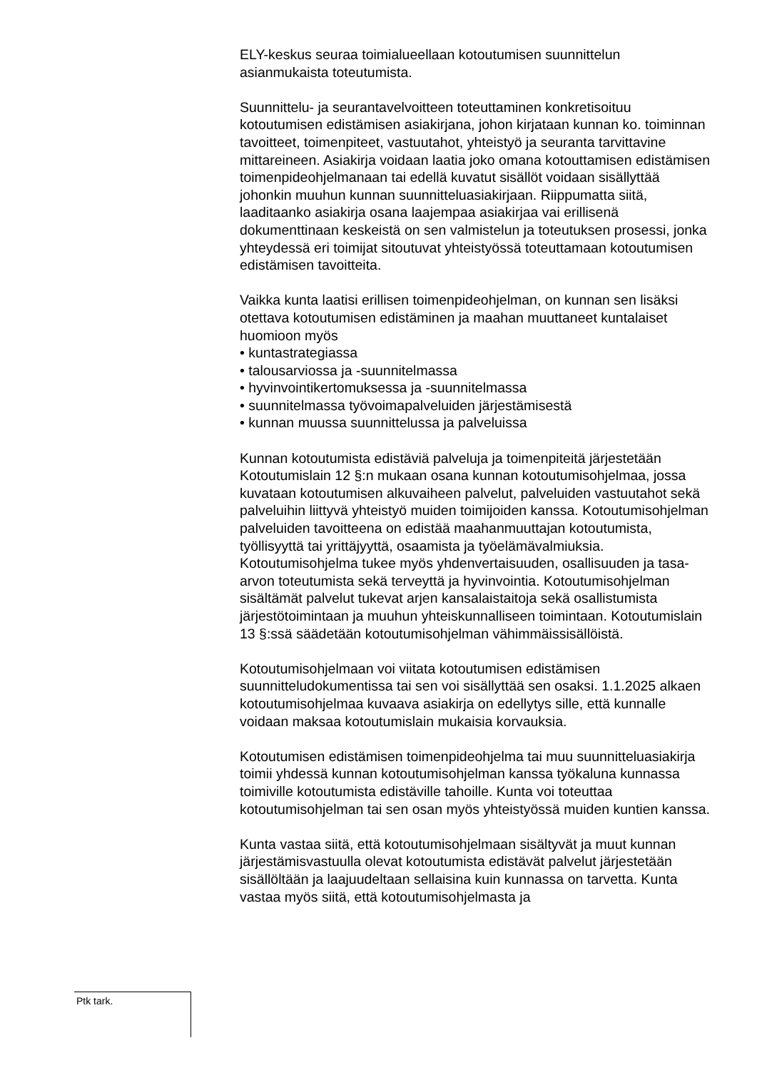ELY-keskus seuraa toimialueellaan kotoutumisen suunnittelun asianmukaista toteutumista.
Suunnittelu- ja seurantavelvoitteen toteuttaminen konkretisoituu kotoutumisen edistämisen asiakirjana, johon kirjataan kunnan ko. toiminnan tavoitteet, toimenpiteet, vastuutahot, yhteistyö ja seuranta tarvittavine mittareineen. Asiakirja voidaan laatia joko omana kotouttamisen edistämisen toimenpideohjelmanaan tai edellä kuvatut sisällöt voidaan sisällyttää johonkin muuhun kunnan suunnitteluasiakirjaan. Riippumatta siitä, laaditaanko asiakirja osana laajempaa asiakirjaa vai erillisenä dokumenttinaan keskeistä on sen valmistelun ja toteutuksen prosessi, jonka yhteydessä eri toimijat sitoutuvat yhteistyössä toteuttamaan kotoutumisen edistämisen tavoitteita.
Vaikka kunta laatisi erillisen toimenpideohjelman, on kunnan sen lisäksi otettava kotoutumisen edistäminen ja maahan muuttaneet kuntalaiset huomioon myös
• kuntastrategiassa
• talousarviossa ja -suunnitelmassa
• hyvinvointikertomuksessa ja -suunnitelmassa
• suunnitelmassa työvoimapalveluiden järjestämisestä
• kunnan muussa suunnittelussa ja palveluissa
Kunnan kotoutumista edistäviä palveluja ja toimenpiteitä järjestetään Kotoutumislain 12 §:n mukaan osana kunnan kotoutumisohjelmaa, jossa kuvataan kotoutumisen alkuvaiheen palvelut, palveluiden vastuutahot sekä palveluihin liittyvä yhteistyö muiden toimijoiden kanssa. Kotoutumisohjelman palveluiden tavoitteena on edistää maahanmuuttajan kotoutumista, työllisyyttä tai yrittäjyyttä, osaamista ja työelämävalmiuksia. Kotoutumisohjelma tukee myös yhdenvertaisuuden, osallisuuden ja tasa-arvon toteutumista sekä terveyttä ja hyvinvointia. Kotoutumisohjelman sisältämät palvelut tukevat arjen kansalaistaitoja sekä osallistumista järjestötoimintaan ja muuhun yhteiskunnalliseen toimintaan. Kotoutumislain 13 §:ssä säädetään kotoutumisohjelman vähimmäissisällöistä.
Kotoutumisohjelmaan voi viitata kotoutumisen edistämisen suunnitteludokumentissa tai sen voi sisällyttää sen osaksi. 1.1.2025 alkaen kotoutumisohjelmaa kuvaava asiakirja on edellytys sille, että kunnalle voidaan maksaa kotoutumislain mukaisia korvauksia.
Kotoutumisen edistämisen toimenpideohjelma tai muu suunnitteluasiakirja toimii yhdessä kunnan kotoutumisohjelman kanssa työkaluna kunnassa toimiville kotoutumista edistäville tahoille. Kunta voi toteuttaa kotoutumisohjelman tai sen osan myös yhteistyössä muiden kuntien kanssa.
Kunta vastaa siitä, että kotoutumisohjelmaan sisältyvät ja muut kunnan järjestämisvastuulla olevat kotoutumista edistävät palvelut järjestetään sisällöltään ja laajuudeltaan sellaisina kuin kunnassa on tarvetta. Kunta vastaa myös siitä, että kotoutumisohjelmasta ja
Ptk tark.